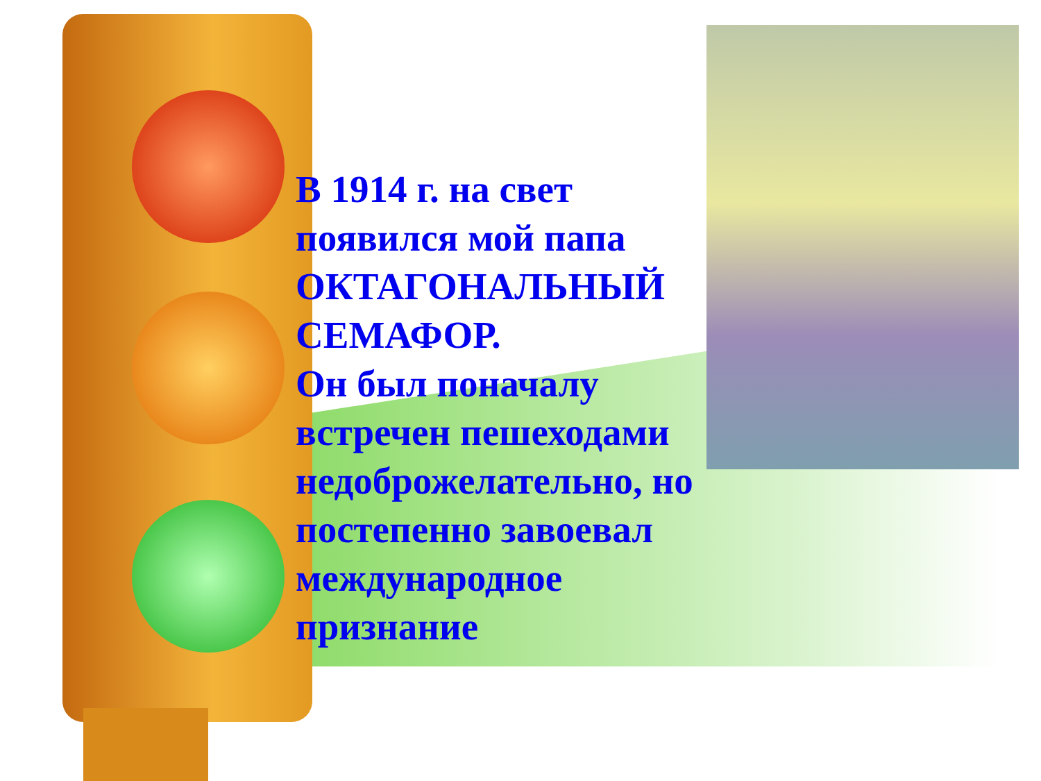В 1914 г. на свет
появился мой папа
ОКТАГОНАЛЬНЫЙ
СЕМАФОР.
Он был поначалу
встречен пешеходами
недоброжелательно, но
постепенно завоевал
международное
признание